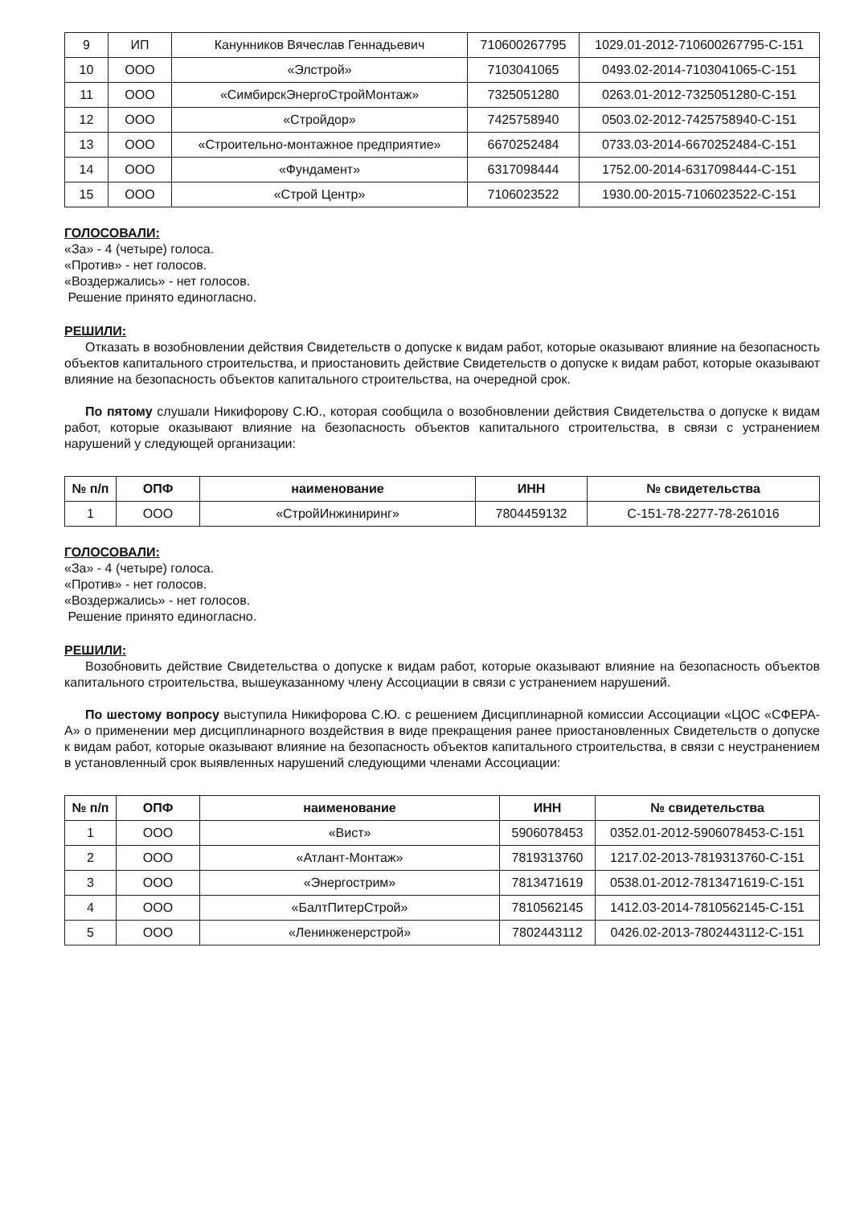| 9 | ИП | Канунников Вячеслав Геннадьевич | 710600267795 | 1029.01-2012-710600267795-С-151 |
| 10 | ООО | «Элстрой» | 7103041065 | 0493.02-2014-7103041065-С-151 |
| 11 | ООО | «СимбирскЭнергоСтройМонтаж» | 7325051280 | 0263.01-2012-7325051280-С-151 |
| 12 | ООО | «Стройдор» | 7425758940 | 0503.02-2012-7425758940-С-151 |
| 13 | ООО | «Строительно-монтажное предприятие» | 6670252484 | 0733.03-2014-6670252484-С-151 |
| 14 | ООО | «Фундамент» | 6317098444 | 1752.00-2014-6317098444-С-151 |
| 15 | ООО | «Строй Центр» | 7106023522 | 1930.00-2015-7106023522-С-151 |
ГОЛОСОВАЛИ:
«За» - 4 (четыре) голоса.
«Против» - нет голосов.
«Воздержались» - нет голосов.
Решение принято единогласно.
РЕШИЛИ:
Отказать в возобновлении действия Свидетельств о допуске к видам работ, которые оказывают влияние на безопасность объектов капитального строительства, и приостановить действие Свидетельств о допуске к видам работ, которые оказывают влияние на безопасность объектов капитального строительства, на очередной срок.
По пятому слушали Никифорову С.Ю., которая сообщила о возобновлении действия Свидетельства о допуске к видам работ, которые оказывают влияние на безопасность объектов капитального строительства, в связи с устранением нарушений у следующей организации:
| № п/п | ОПФ | наименование | ИНН | № свидетельства |
| --- | --- | --- | --- | --- |
| 1 | ООО | «СтройИнжиниринг» | 7804459132 | С-151-78-2277-78-261016 |
ГОЛОСОВАЛИ:
«За» - 4 (четыре) голоса.
«Против» - нет голосов.
«Воздержались» - нет голосов.
Решение принято единогласно.
РЕШИЛИ:
Возобновить действие Свидетельства о допуске к видам работ, которые оказывают влияние на безопасность объектов капитального строительства, вышеуказанному члену Ассоциации в связи с устранением нарушений.
По шестому вопросу выступила Никифорова С.Ю. с решением Дисциплинарной комиссии Ассоциации «ЦОС «СФЕРА-А» о применении мер дисциплинарного воздействия в виде прекращения ранее приостановленных Свидетельств о допуске к видам работ, которые оказывают влияние на безопасность объектов капитального строительства, в связи с неустранением в установленный срок выявленных нарушений следующими членами Ассоциации:
| № п/п | ОПФ | наименование | ИНН | № свидетельства |
| --- | --- | --- | --- | --- |
| 1 | ООО | «Вист» | 5906078453 | 0352.01-2012-5906078453-С-151 |
| 2 | ООО | «Атлант-Монтаж» | 7819313760 | 1217.02-2013-7819313760-С-151 |
| 3 | ООО | «Энергострим» | 7813471619 | 0538.01-2012-7813471619-С-151 |
| 4 | ООО | «БалтПитерСтрой» | 7810562145 | 1412.03-2014-7810562145-С-151 |
| 5 | ООО | «Ленинженерстрой» | 7802443112 | 0426.02-2013-7802443112-С-151 |